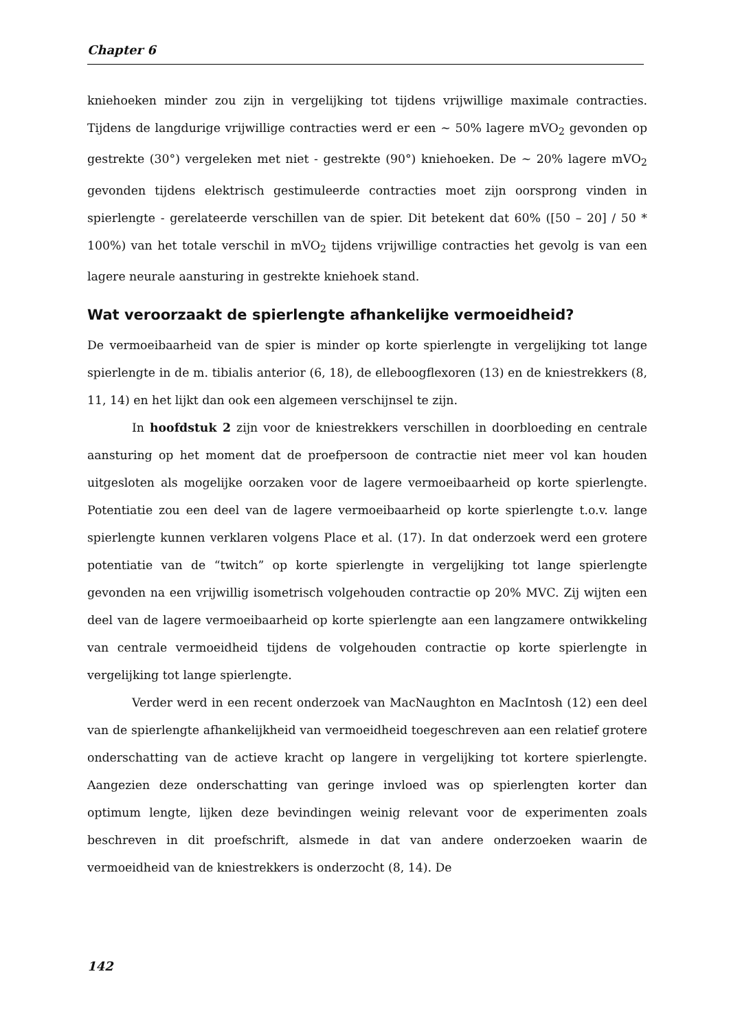Chapter 6
kniehoeken minder zou zijn in vergelijking tot tijdens vrijwillige maximale contracties. Tijdens de langdurige vrijwillige contracties werd er een ~ 50% lagere mVO<sub>2</sub> gevonden op gestrekte (30°) vergeleken met niet - gestrekte (90°) kniehoeken. De ~ 20% lagere mVO<sub>2</sub> gevonden tijdens elektrisch gestimuleerde contracties moet zijn oorsprong vinden in spierlengte - gerelateerde verschillen van de spier. Dit betekent dat 60% ([50 – 20] / 50 * 100%) van het totale verschil in mVO<sub>2</sub> tijdens vrijwillige contracties het gevolg is van een lagere neurale aansturing in gestrekte kniehoek stand.
Wat veroorzaakt de spierlengte afhankelijke vermoeidheid?
De vermoeibaarheid van de spier is minder op korte spierlengte in vergelijking tot lange spierlengte in de m. tibialis anterior (6, 18), de elleboogflexoren (13) en de kniestrekkers (8, 11, 14) en het lijkt dan ook een algemeen verschijnsel te zijn.
In hoofdstuk 2 zijn voor de kniestrekkers verschillen in doorbloeding en centrale aansturing op het moment dat de proefpersoon de contractie niet meer vol kan houden uitgesloten als mogelijke oorzaken voor de lagere vermoeibaarheid op korte spierlengte. Potentiatie zou een deel van de lagere vermoeibaarheid op korte spierlengte t.o.v. lange spierlengte kunnen verklaren volgens Place et al. (17). In dat onderzoek werd een grotere potentiatie van de “twitch” op korte spierlengte in vergelijking tot lange spierlengte gevonden na een vrijwillig isometrisch volgehouden contractie op 20% MVC. Zij wijten een deel van de lagere vermoeibaarheid op korte spierlengte aan een langzamere ontwikkeling van centrale vermoeidheid tijdens de volgehouden contractie op korte spierlengte in vergelijking tot lange spierlengte.
Verder werd in een recent onderzoek van MacNaughton en MacIntosh (12) een deel van de spierlengte afhankelijkheid van vermoeidheid toegeschreven aan een relatief grotere onderschatting van de actieve kracht op langere in vergelijking tot kortere spierlengte. Aangezien deze onderschatting van geringe invloed was op spierlengten korter dan optimum lengte, lijken deze bevindingen weinig relevant voor de experimenten zoals beschreven in dit proefschrift, alsmede in dat van andere onderzoeken waarin de vermoeidheid van de kniestrekkers is onderzocht (8, 14). De
142